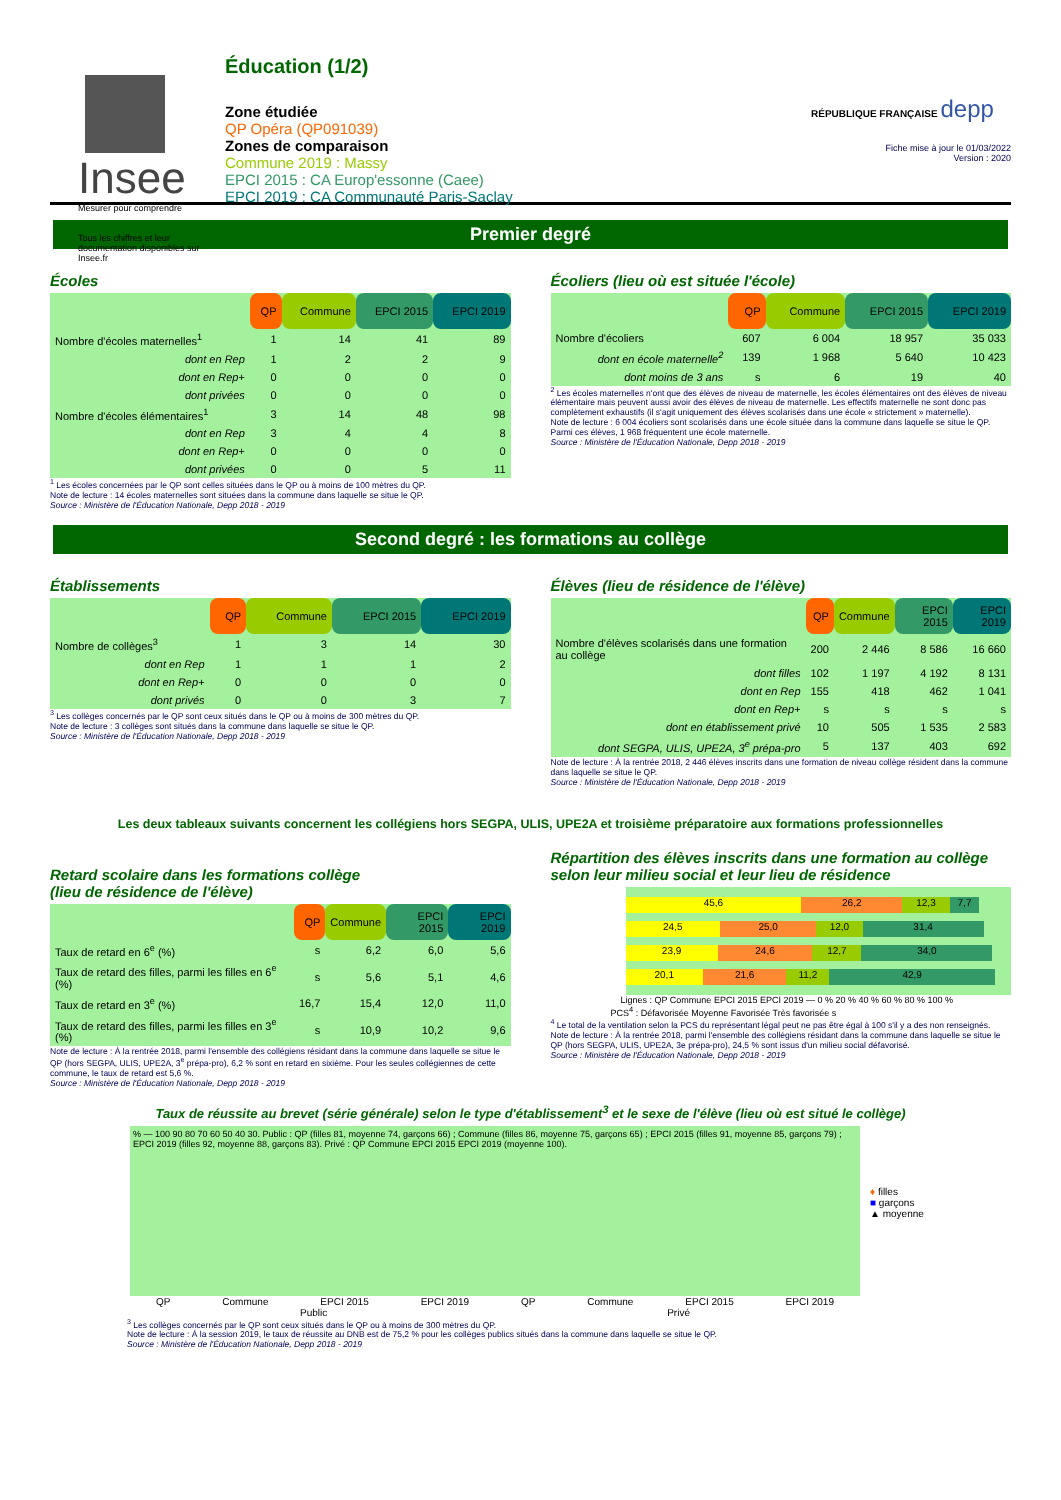Insee
Mesurer pour comprendre
Tous les chiffres et leur documentation disponibles sur Insee.fr
Éducation (1/2)
Zone étudiée
QP Opéra (QP091039)
Zones de comparaison
Commune 2019 : Massy
EPCI 2015 : CA Europ'essonne (Caee)
EPCI 2019 : CA Communauté Paris-Saclay
RÉPUBLIQUE FRANÇAISE depp
Fiche mise à jour le 01/03/2022
Version : 2020
Premier degré
Écoles
| | QP | Commune | EPCI 2015 | EPCI 2019 |
| Nombre d'écoles maternelles<sup>1</sup> | 1 | 14 | 41 | 89 |
| dont en Rep | 1 | 2 | 2 | 9 |
| dont en Rep+ | 0 | 0 | 0 | 0 |
| dont privées | 0 | 0 | 0 | 0 |
| Nombre d'écoles élémentaires<sup>1</sup> | 3 | 14 | 48 | 98 |
| dont en Rep | 3 | 4 | 4 | 8 |
| dont en Rep+ | 0 | 0 | 0 | 0 |
| dont privées | 0 | 0 | 5 | 11 |
<sup>1</sup> Les écoles concernées par le QP sont celles situées dans le QP ou à moins de 100 mètres du QP.
Note de lecture : 14 écoles maternelles sont situées dans la commune dans laquelle se situe le QP.
Source : Ministère de l'Éducation Nationale, Depp 2018 - 2019
Écoliers (lieu où est située l'école)
| | QP | Commune | EPCI 2015 | EPCI 2019 |
| Nombre d'écoliers | 607 | 6 004 | 18 957 | 35 033 |
| dont en école maternelle<sup>2</sup> | 139 | 1 968 | 5 640 | 10 423 |
| dont moins de 3 ans | s | 6 | 19 | 40 |
<sup>2</sup> Les écoles maternelles n'ont que des élèves de niveau de maternelle, les écoles élémentaires ont des élèves de niveau élémentaire mais peuvent aussi avoir des élèves de niveau de maternelle. Les effectifs maternelle ne sont donc pas complètement exhaustifs (il s'agit uniquement des élèves scolarisés dans une école « strictement » maternelle).
Note de lecture : 6 004 écoliers sont scolarisés dans une école située dans la commune dans laquelle se situe le QP. Parmi ces élèves, 1 968 fréquentent une école maternelle.
Source : Ministère de l'Éducation Nationale, Depp 2018 - 2019
Second degré : les formations au collège
Établissements
| | QP | Commune | EPCI 2015 | EPCI 2019 |
| Nombre de collèges<sup>3</sup> | 1 | 3 | 14 | 30 |
| dont en Rep | 1 | 1 | 1 | 2 |
| dont en Rep+ | 0 | 0 | 0 | 0 |
| dont privés | 0 | 0 | 3 | 7 |
<sup>3</sup> Les collèges concernés par le QP sont ceux situés dans le QP ou à moins de 300 mètres du QP.
Note de lecture : 3 collèges sont situés dans la commune dans laquelle se situe le QP.
Source : Ministère de l'Éducation Nationale, Depp 2018 - 2019
Élèves (lieu de résidence de l'élève)
| | QP | Commune | EPCI 2015 | EPCI 2019 |
| Nombre d'élèves scolarisés dans une formation au collège | 200 | 2 446 | 8 586 | 16 660 |
| dont filles | 102 | 1 197 | 4 192 | 8 131 |
| dont en Rep | 155 | 418 | 462 | 1 041 |
| dont en Rep+ | s | s | s | s |
| dont en établissement privé | 10 | 505 | 1 535 | 2 583 |
| dont SEGPA, ULIS, UPE2A, 3<sup>e</sup> prépa-pro | 5 | 137 | 403 | 692 |
Note de lecture : À la rentrée 2018, 2 446 élèves inscrits dans une formation de niveau collège résident dans la commune dans laquelle se situe le QP.
Source : Ministère de l'Éducation Nationale, Depp 2018 - 2019
Les deux tableaux suivants concernent les collégiens hors SEGPA, ULIS, UPE2A et troisième préparatoire aux formations professionnelles
Retard scolaire dans les formations collège
(lieu de résidence de l'élève)
| | QP | Commune | EPCI 2015 | EPCI 2019 |
| Taux de retard en 6<sup>e</sup> (%) | s | 6,2 | 6,0 | 5,6 |
| Taux de retard des filles, parmi les filles en 6<sup>e</sup> (%) | s | 5,6 | 5,1 | 4,6 |
| Taux de retard en 3<sup>e</sup> (%) | 16,7 | 15,4 | 12,0 | 11,0 |
| Taux de retard des filles, parmi les filles en 3<sup>e</sup> (%) | s | 10,9 | 10,2 | 9,6 |
Note de lecture : À la rentrée 2018, parmi l'ensemble des collégiens résidant dans la commune dans laquelle se situe le QP (hors SEGPA, ULIS, UPE2A, 3<sup>e</sup> prépa-pro), 6,2 % sont en retard en sixième. Pour les seules collégiennes de cette commune, le taux de retard est 5,6 %.
Source : Ministère de l'Éducation Nationale, Depp 2018 - 2019
Répartition des élèves inscrits dans une formation au collège selon leur milieu social et leur lieu de résidence
45,6 26,2 12,3 7,7
24,5 25,0 12,0 31,4
23,9 24,6 12,7 34,0
20,1 21,6 11,2 42,9
Lignes : QP Commune EPCI 2015 EPCI 2019 — 0 % 20 % 40 % 60 % 80 % 100 %
PCS<sup>4</sup> : Défavorisée Moyenne Favorisée Très favorisée s
<sup>4</sup> Le total de la ventilation selon la PCS du représentant légal peut ne pas être égal à 100 s'il y a des non renseignés.
Note de lecture : À la rentrée 2018, parmi l'ensemble des collégiens résidant dans la commune dans laquelle se situe le QP (hors SEGPA, ULIS, UPE2A, 3e prépa-pro), 24,5 % sont issus d'un milieu social défavorisé.
Source : Ministère de l'Éducation Nationale, Depp 2018 - 2019
Taux de réussite au brevet (série générale) selon le type d'établissement<sup>3</sup> et le sexe de l'élève (lieu où est situé le collège)
% — 100 90 80 70 60 50 40 30. Public : QP (filles 81, moyenne 74, garçons 66) ; Commune (filles 86, moyenne 75, garçons 65) ; EPCI 2015 (filles 91, moyenne 85, garçons 79) ; EPCI 2019 (filles 92, moyenne 88, garçons 83). Privé : QP Commune EPCI 2015 EPCI 2019 (moyenne 100).
♦ filles
■ garçons
▲ moyenne
QP Commune EPCI 2015 EPCI 2019 QP Commune EPCI 2015 EPCI 2019
Public Privé
<sup>3</sup> Les collèges concernés par le QP sont ceux situés dans le QP ou à moins de 300 mètres du QP.
Note de lecture : À la session 2019, le taux de réussite au DNB est de 75,2 % pour les collèges publics situés dans la commune dans laquelle se situe le QP.
Source : Ministère de l'Éducation Nationale, Depp 2018 - 2019